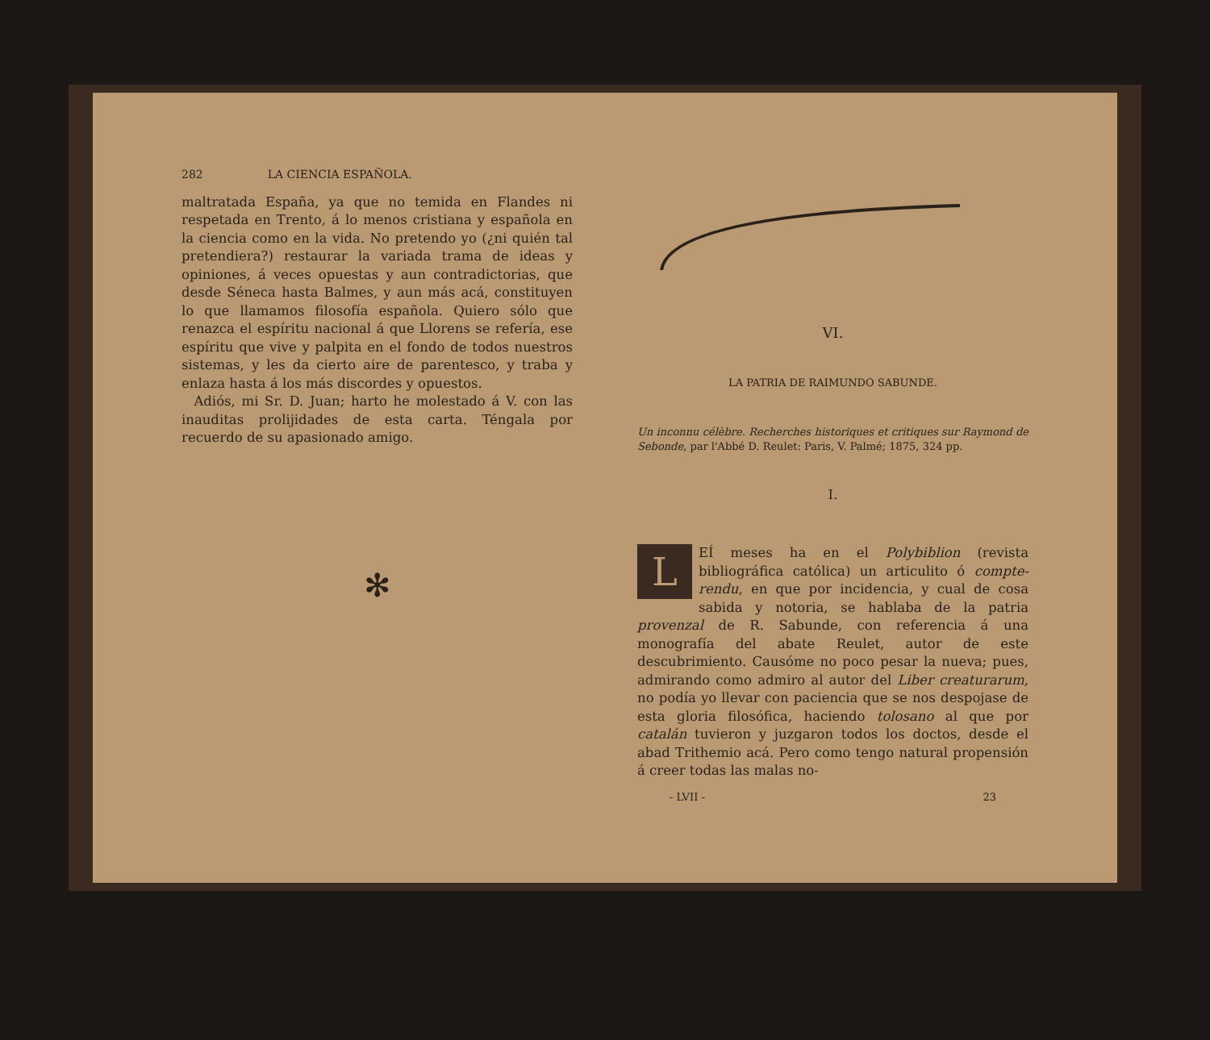282 LA CIENCIA ESPAÑOLA.
maltratada España, ya que no temida en Flandes ni respetada en Trento, á lo menos cristiana y española en la ciencia como en la vida. No pretendo yo (¿ni quién tal pretendiera?) restaurar la variada trama de ideas y opiniones, á veces opuestas y aun contradictorias, que desde Séneca hasta Balmes, y aun más acá, constituyen lo que llamamos filosofía española. Quiero sólo que renazca el espíritu nacional á que Llorens se refería, ese espíritu que vive y palpita en el fondo de todos nuestros sistemas, y les da cierto aire de parentesco, y traba y enlaza hasta á los más discordes y opuestos.
Adiós, mi Sr. D. Juan; harto he molestado á V. con las inauditas prolijidades de esta carta. Téngala por recuerdo de su apasionado amigo.
✻
VI.
LA PATRIA DE RAIMUNDO SABUNDE.
Un inconnu célèbre. Recherches historiques et critiques sur Raymond de Sebonde, par l'Abbé D. Reulet: Paris, V. Palmé; 1875, 324 pp.
I.
LEÍ meses ha en el Polybiblion (revista bibliográfica católica) un articulito ó compte-rendu, en que por incidencia, y cual de cosa sabida y notoria, se hablaba de la patria provenzal de R. Sabunde, con referencia á una monografía del abate Reulet, autor de este descubrimiento. Causóme no poco pesar la nueva; pues, admirando como admiro al autor del Liber creaturarum, no podía yo llevar con paciencia que se nos despojase de esta gloria filosófica, haciendo tolosano al que por catalán tuvieron y juzgaron todos los doctos, desde el abad Trithemio acá. Pero como tengo natural propensión á creer todas las malas no-
- LVII - 23